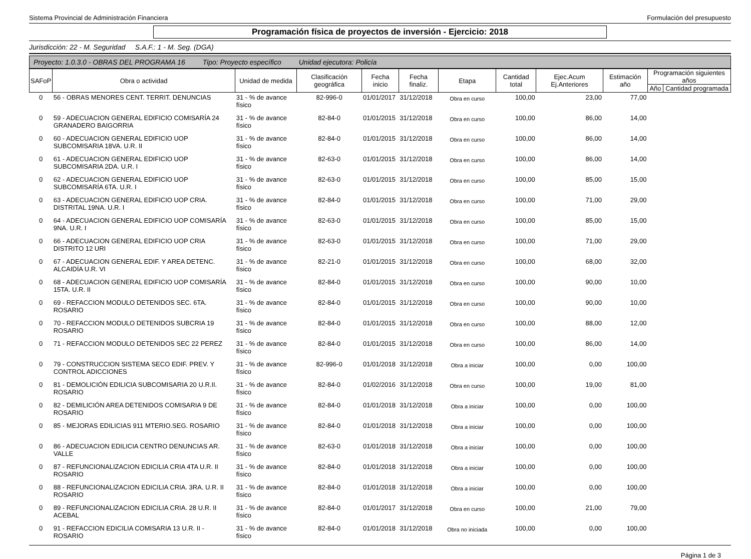Sistema Provincial de Administración Financiera Formulación del presupuesto
Programación física de proyectos de inversión - Ejercicio: 2018
Jurisdicción: 22 - M. Seguridad S.A.F.: 1 - M. Seg. (DGA)
Proyecto: 1.0.3.0 - OBRAS DEL PROGRAMA 16 Tipo: Proyecto específico Unidad ejecutora: Policía
| SAFoP | Obra o actividad | Unidad de medida | Clasificación geográfica | Fecha inicio | Fecha finaliz. | Etapa | Cantidad total | Ejec.Acum Ej.Anteriores | Estimación año | Programación siguientes años | |
| --- | --- | --- | --- | --- | --- | --- | --- | --- | --- | --- | --- |
| | | | | | | | | | | Año | Cantidad programada |
| 0 | 56 - OBRAS MENORES CENT. TERRIT. DENUNCIAS | 31 - % de avance físico | 82-996-0 | 01/01/2017 | 31/12/2018 | Obra en curso | 100,00 | 23,00 | 77,00 | | |
| 0 | 59 - ADECUACION GENERAL EDIFICIO COMISARÍA 24 GRANADERO BAIGORRIA | 31 - % de avance físico | 82-84-0 | 01/01/2015 | 31/12/2018 | Obra en curso | 100,00 | 86,00 | 14,00 | | |
| 0 | 60 - ADECUACION GENERAL EDIFICIO UOP SUBCOMISARIA 18VA. U.R. II | 31 - % de avance físico | 82-84-0 | 01/01/2015 | 31/12/2018 | Obra en curso | 100,00 | 86,00 | 14,00 | | |
| 0 | 61 - ADECUACION GENERAL EDIFICIO UOP SUBCOMISARIA 2DA. U.R. I | 31 - % de avance físico | 82-63-0 | 01/01/2015 | 31/12/2018 | Obra en curso | 100,00 | 86,00 | 14,00 | | |
| 0 | 62 - ADECUACION GENERAL EDIFICIO UOP SUBCOMISARÍA 6TA. U.R. I | 31 - % de avance físico | 82-63-0 | 01/01/2015 | 31/12/2018 | Obra en curso | 100,00 | 85,00 | 15,00 | | |
| 0 | 63 - ADECUACION GENERAL EDIFICIO UOP CRIA. DISTRITAL 19NA. U.R. I | 31 - % de avance físico | 82-84-0 | 01/01/2015 | 31/12/2018 | Obra en curso | 100,00 | 71,00 | 29,00 | | |
| 0 | 64 - ADECUACION GENERAL EDIFICIO UOP COMISARÍA 9NA. U.R. I | 31 - % de avance físico | 82-63-0 | 01/01/2015 | 31/12/2018 | Obra en curso | 100,00 | 85,00 | 15,00 | | |
| 0 | 66 - ADECUACION GENERAL EDIFICIO UOP CRIA DISTRITO 12 URI | 31 - % de avance físico | 82-63-0 | 01/01/2015 | 31/12/2018 | Obra en curso | 100,00 | 71,00 | 29,00 | | |
| 0 | 67 - ADECUACION GENERAL EDIF. Y AREA DETENC. ALCAIDÍA U.R. VI | 31 - % de avance físico | 82-21-0 | 01/01/2015 | 31/12/2018 | Obra en curso | 100,00 | 68,00 | 32,00 | | |
| 0 | 68 - ADECUACION GENERAL EDIFICIO UOP COMISARÍA 15TA. U.R. II | 31 - % de avance físico | 82-84-0 | 01/01/2015 | 31/12/2018 | Obra en curso | 100,00 | 90,00 | 10,00 | | |
| 0 | 69 - REFACCION MODULO DETENIDOS SEC. 6TA. ROSARIO | 31 - % de avance físico | 82-84-0 | 01/01/2015 | 31/12/2018 | Obra en curso | 100,00 | 90,00 | 10,00 | | |
| 0 | 70 - REFACCION MODULO DETENIDOS SUBCRIA 19 ROSARIO | 31 - % de avance físico | 82-84-0 | 01/01/2015 | 31/12/2018 | Obra en curso | 100,00 | 88,00 | 12,00 | | |
| 0 | 71 - REFACCION MODULO DETENIDOS SEC 22 PEREZ | 31 - % de avance físico | 82-84-0 | 01/01/2015 | 31/12/2018 | Obra en curso | 100,00 | 86,00 | 14,00 | | |
| 0 | 79 - CONSTRUCCION SISTEMA SECO EDIF. PREV. Y CONTROL ADICCIONES | 31 - % de avance físico | 82-996-0 | 01/01/2018 | 31/12/2018 | Obra a iniciar | 100,00 | 0,00 | 100,00 | | |
| 0 | 81 - DEMOLICIÓN EDILICIA SUBCOMISARIA 20 U.R.II. ROSARIO | 31 - % de avance físico | 82-84-0 | 01/02/2016 | 31/12/2018 | Obra en curso | 100,00 | 19,00 | 81,00 | | |
| 0 | 82 - DEMILICIÓN AREA DETENIDOS COMISARIA 9 DE ROSARIO | 31 - % de avance físico | 82-84-0 | 01/01/2018 | 31/12/2018 | Obra a iniciar | 100,00 | 0,00 | 100,00 | | |
| 0 | 85 - MEJORAS EDILICIAS 911 MTERIO.SEG. ROSARIO | 31 - % de avance físico | 82-84-0 | 01/01/2018 | 31/12/2018 | Obra a iniciar | 100,00 | 0,00 | 100,00 | | |
| 0 | 86 - ADECUACION EDILICIA CENTRO DENUNCIAS AR. VALLE | 31 - % de avance físico | 82-63-0 | 01/01/2018 | 31/12/2018 | Obra a iniciar | 100,00 | 0,00 | 100,00 | | |
| 0 | 87 - REFUNCIONALIZACION EDICILIA CRIA 4TA U.R. II ROSARIO | 31 - % de avance físico | 82-84-0 | 01/01/2018 | 31/12/2018 | Obra a iniciar | 100,00 | 0,00 | 100,00 | | |
| 0 | 88 - REFUNCIONALIZACION EDICILIA CRIA. 3RA. U.R. II ROSARIO | 31 - % de avance físico | 82-84-0 | 01/01/2018 | 31/12/2018 | Obra a iniciar | 100,00 | 0,00 | 100,00 | | |
| 0 | 89 - REFUNCIONALIZACION EDICILIA CRIA. 28 U.R. II ACEBAL | 31 - % de avance físico | 82-84-0 | 01/01/2017 | 31/12/2018 | Obra en curso | 100,00 | 21,00 | 79,00 | | |
| 0 | 91 - REFACCION EDICILIA COMISARIA 13 U.R. II - ROSARIO | 31 - % de avance físico | 82-84-0 | 01/01/2018 | 31/12/2018 | Obra no iniciada | 100,00 | 0,00 | 100,00 | | |
Página 1 de 3